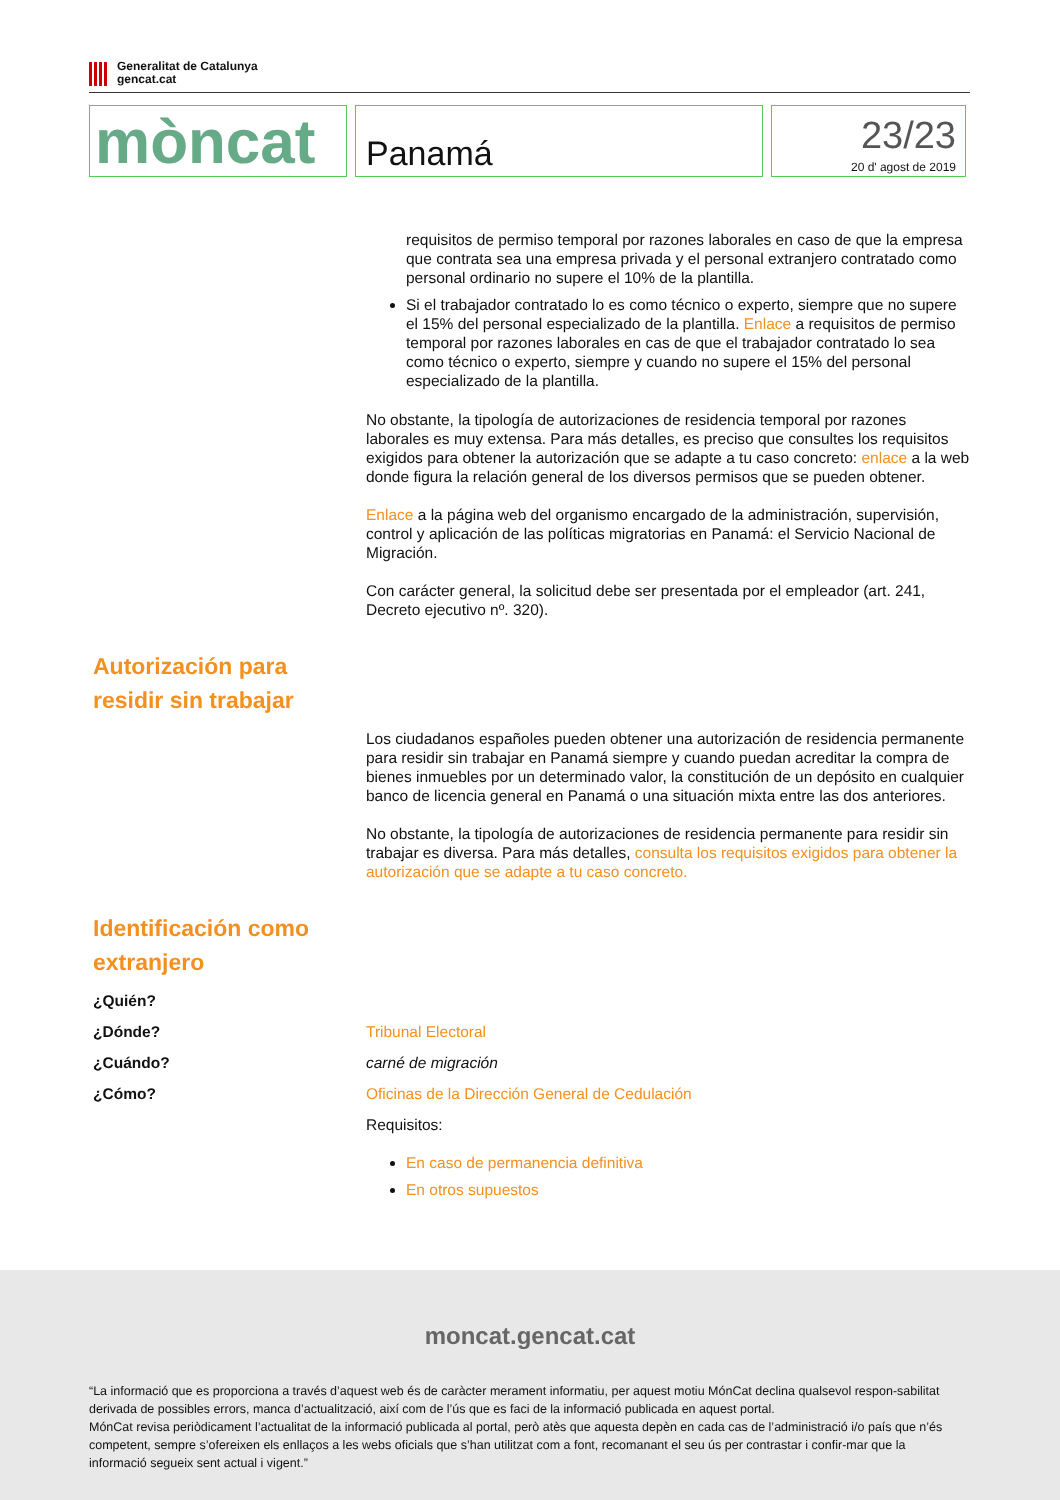Generalitat de Catalunya
gencat.cat
mòncat
Panamá
23/23
20 d' agost de 2019
requisitos de permiso temporal por razones laborales en caso de que la empresa que contrata sea una empresa privada y el personal extranjero contratado como personal ordinario no supere el 10% de la plantilla.
Si el trabajador contratado lo es como técnico o experto, siempre que no supere el 15% del personal especializado de la plantilla. Enlace a requisitos de permiso temporal por razones laborales en cas de que el trabajador contratado lo sea como técnico o experto, siempre y cuando no supere el 15% del personal especializado de la plantilla.
No obstante, la tipología de autorizaciones de residencia temporal por razones laborales es muy extensa. Para más detalles, es preciso que consultes los requisitos exigidos para obtener la autorización que se adapte a tu caso concreto: enlace a la web donde figura la relación general de los diversos permisos que se pueden obtener.
Enlace a la página web del organismo encargado de la administración, supervisión, control y aplicación de las políticas migratorias en Panamá: el Servicio Nacional de Migración.
Con carácter general, la solicitud debe ser presentada por el empleador (art. 241, Decreto ejecutivo nº. 320).
Autorización para residir sin trabajar
Los ciudadanos españoles pueden obtener una autorización de residencia permanente para residir sin trabajar en Panamá siempre y cuando puedan acreditar la compra de bienes inmuebles por un determinado valor, la constitución de un depósito en cualquier banco de licencia general en Panamá o una situación mixta entre las dos anteriores.
No obstante, la tipología de autorizaciones de residencia permanente para residir sin trabajar es diversa. Para más detalles, consulta los requisitos exigidos para obtener la autorización que se adapte a tu caso concreto.
Identificación como extranjero
¿Quién?
¿Dónde? Tribunal Electoral
¿Cuándo? carné de migración
¿Cómo? Oficinas de la Dirección General de Cedulación
Requisitos:
En caso de permanencia definitiva
En otros supuestos
moncat.gencat.cat
“La informació que es proporciona a través d’aquest web és de caràcter merament informatiu, per aquest motiu MónCat declina qualsevol respon-sabilitat derivada de possibles errors, manca d’actualització, així com de l’ús que es faci de la informació publicada en aquest portal.
MónCat revisa periòdicament l’actualitat de la informació publicada al portal, però atès que aquesta depèn en cada cas de l’administració i/o país que n’és competent, sempre s’ofereixen els enllaços a les webs oficials que s’han utilitzat com a font, recomanant el seu ús per contrastar i confir-mar que la informació segueix sent actual i vigent.”